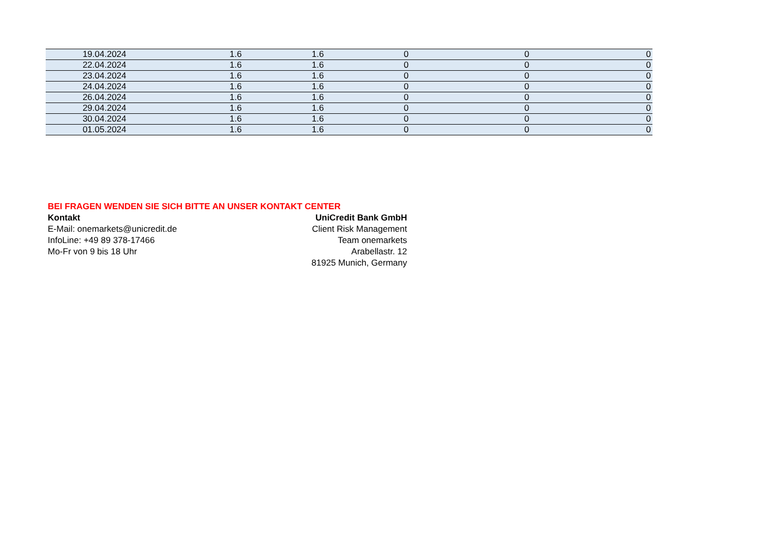| 19.04.2024 | 1.6 | 1.6 | 0 | 0 | 0 |
| 22.04.2024 | 1.6 | 1.6 | 0 | 0 | 0 |
| 23.04.2024 | 1.6 | 1.6 | 0 | 0 | 0 |
| 24.04.2024 | 1.6 | 1.6 | 0 | 0 | 0 |
| 26.04.2024 | 1.6 | 1.6 | 0 | 0 | 0 |
| 29.04.2024 | 1.6 | 1.6 | 0 | 0 | 0 |
| 30.04.2024 | 1.6 | 1.6 | 0 | 0 | 0 |
| 01.05.2024 | 1.6 | 1.6 | 0 | 0 | 0 |
BEI FRAGEN WENDEN SIE SICH BITTE AN UNSER KONTAKT CENTER
Kontakt
E-Mail: onemarkets@unicredit.de
InfoLine: +49 89 378-17466
Mo-Fr von 9 bis 18 Uhr
UniCredit Bank GmbH
Client Risk Management
Team onemarkets
Arabellastr. 12
81925 Munich, Germany